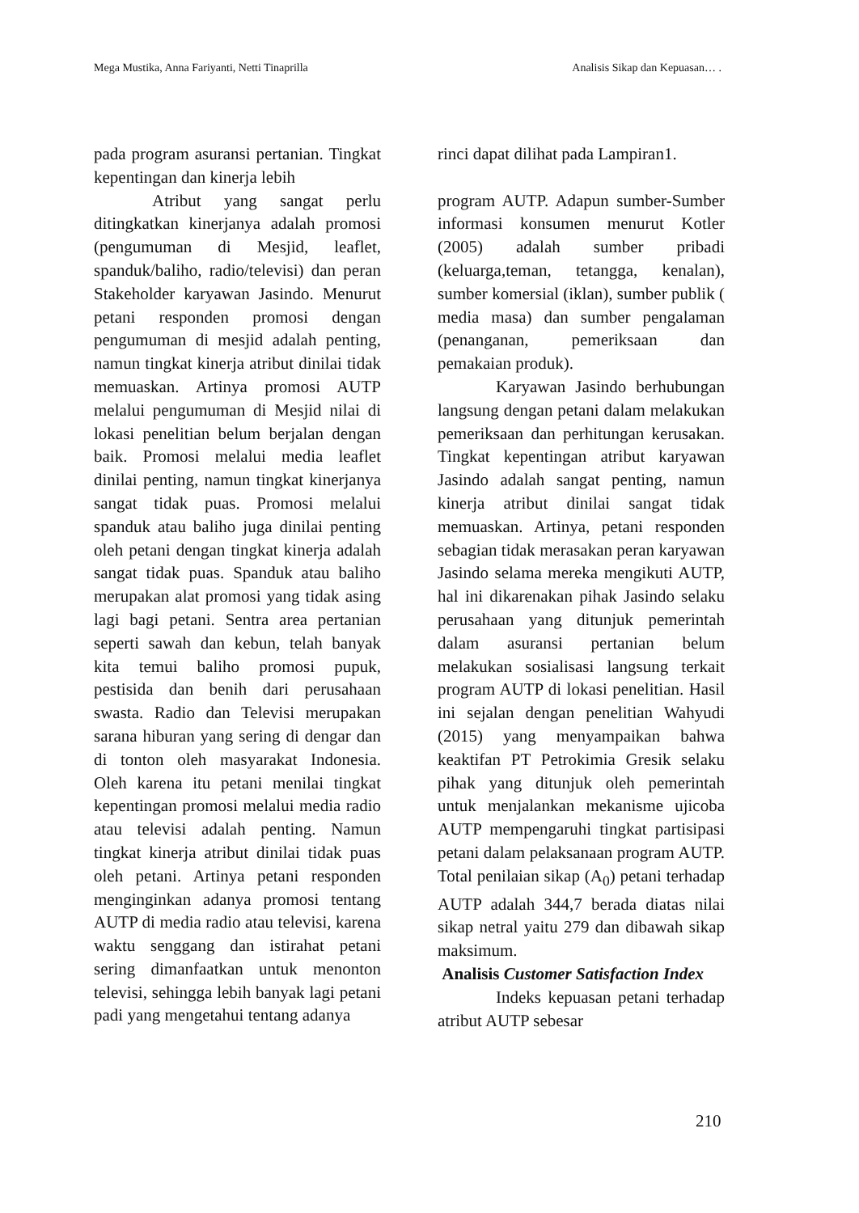Mega Mustika, Anna Fariyanti, Netti Tinaprilla Analisis Sikap dan Kepuasan… .
pada program asuransi pertanian. Tingkat kepentingan dan kinerja lebih
Atribut yang sangat perlu ditingkatkan kinerjanya adalah promosi (pengumuman di Mesjid, leaflet, spanduk/baliho, radio/televisi) dan peran Stakeholder karyawan Jasindo. Menurut petani responden promosi dengan pengumuman di mesjid adalah penting, namun tingkat kinerja atribut dinilai tidak memuaskan. Artinya promosi AUTP melalui pengumuman di Mesjid nilai di lokasi penelitian belum berjalan dengan baik. Promosi melalui media leaflet dinilai penting, namun tingkat kinerjanya sangat tidak puas. Promosi melalui spanduk atau baliho juga dinilai penting oleh petani dengan tingkat kinerja adalah sangat tidak puas. Spanduk atau baliho merupakan alat promosi yang tidak asing lagi bagi petani. Sentra area pertanian seperti sawah dan kebun, telah banyak kita temui baliho promosi pupuk, pestisida dan benih dari perusahaan swasta. Radio dan Televisi merupakan sarana hiburan yang sering di dengar dan di tonton oleh masyarakat Indonesia. Oleh karena itu petani menilai tingkat kepentingan promosi melalui media radio atau televisi adalah penting. Namun tingkat kinerja atribut dinilai tidak puas oleh petani. Artinya petani responden menginginkan adanya promosi tentang AUTP di media radio atau televisi, karena waktu senggang dan istirahat petani sering dimanfaatkan untuk menonton televisi, sehingga lebih banyak lagi petani padi yang mengetahui tentang adanya
rinci dapat dilihat pada Lampiran1.
program AUTP. Adapun sumber-Sumber informasi konsumen menurut Kotler (2005) adalah sumber pribadi (keluarga,teman, tetangga, kenalan), sumber komersial (iklan), sumber publik ( media masa) dan sumber pengalaman (penanganan, pemeriksaan dan pemakaian produk).
Karyawan Jasindo berhubungan langsung dengan petani dalam melakukan pemeriksaan dan perhitungan kerusakan. Tingkat kepentingan atribut karyawan Jasindo adalah sangat penting, namun kinerja atribut dinilai sangat tidak memuaskan. Artinya, petani responden sebagian tidak merasakan peran karyawan Jasindo selama mereka mengikuti AUTP, hal ini dikarenakan pihak Jasindo selaku perusahaan yang ditunjuk pemerintah dalam asuransi pertanian belum melakukan sosialisasi langsung terkait program AUTP di lokasi penelitian. Hasil ini sejalan dengan penelitian Wahyudi (2015) yang menyampaikan bahwa keaktifan PT Petrokimia Gresik selaku pihak yang ditunjuk oleh pemerintah untuk menjalankan mekanisme ujicoba AUTP mempengaruhi tingkat partisipasi petani dalam pelaksanaan program AUTP. Total penilaian sikap (A<sub>0</sub>) petani terhadap AUTP adalah 344,7 berada diatas nilai sikap netral yaitu 279 dan dibawah sikap maksimum.
Analisis Customer Satisfaction Index
Indeks kepuasan petani terhadap atribut AUTP sebesar
210